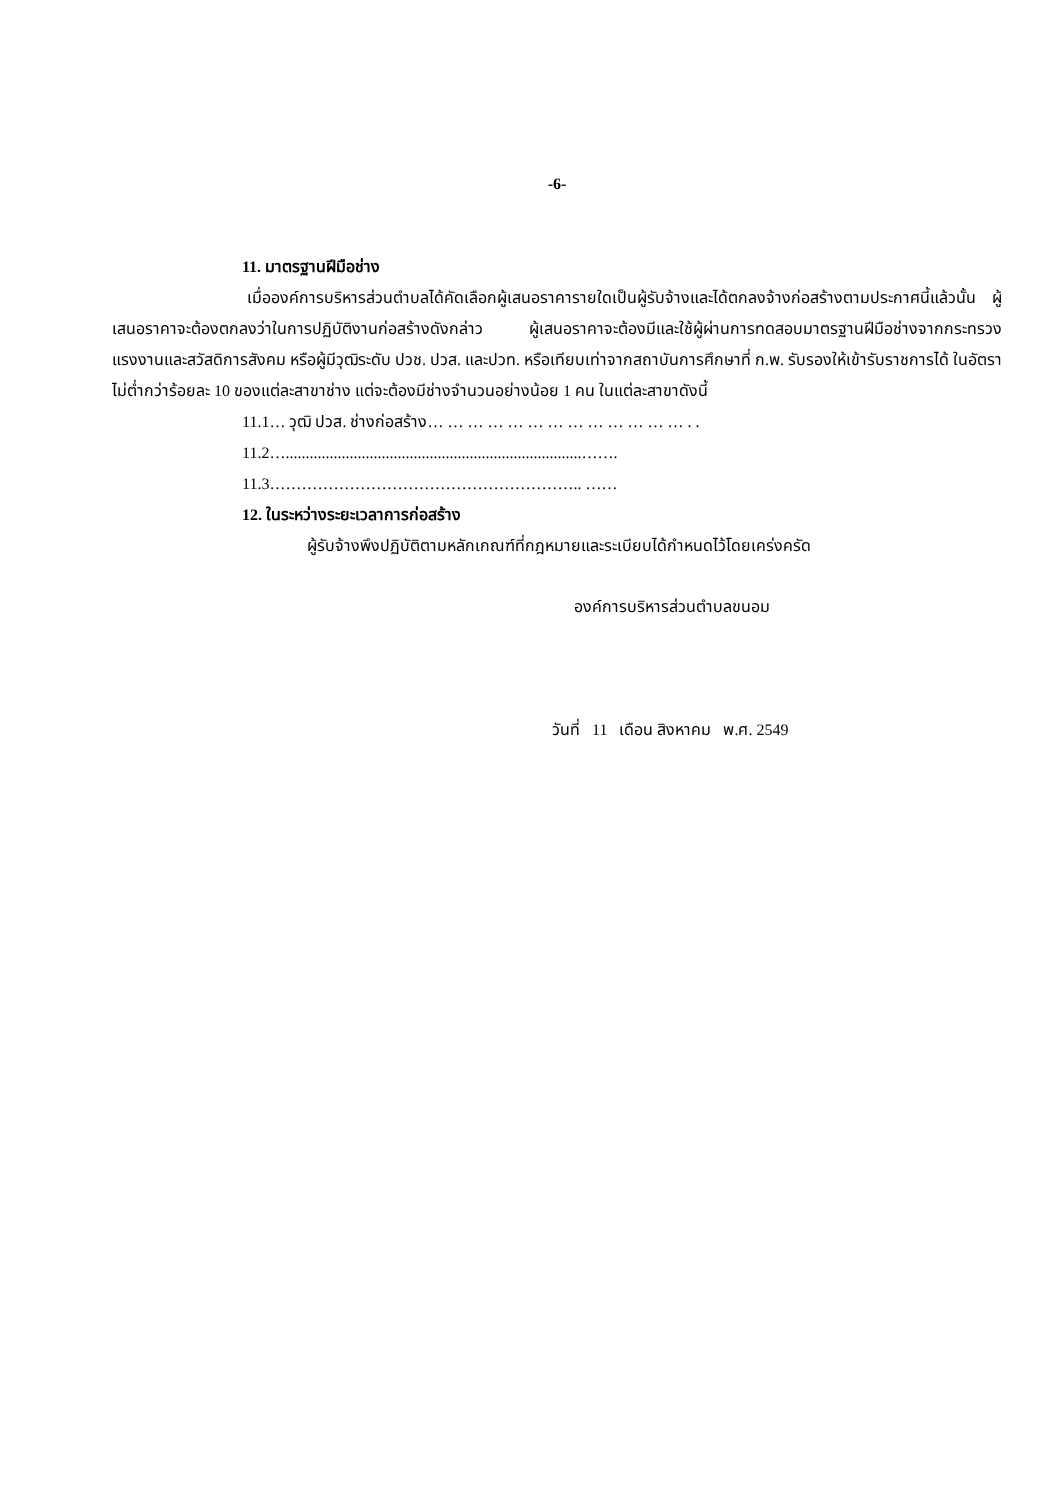-6-
11. มาตรฐานฝีมือช่าง
เมื่อองค์การบริหารส่วนตำบลได้คัดเลือกผู้เสนอราคารายใดเป็นผู้รับจ้างและได้ตกลงจ้างก่อสร้างตามประกาศนี้แล้วนั้น ผู้เสนอราคาจะต้องตกลงว่าในการปฏิบัติงานก่อสร้างดังกล่าว ผู้เสนอราคาจะต้องมีและใช้ผู้ผ่านการทดสอบมาตรฐานฝีมือช่างจากกระทรวงแรงงานและสวัสดิการสังคม หรือผู้มีวุฒิระดับ ปวช. ปวส. และปวท. หรือเทียบเท่าจากสถาบันการศึกษาที่ ก.พ. รับรองให้เข้ารับราชการได้ ในอัตราไม่ต่ำกว่าร้อยละ 10 ของแต่ละสาขาช่าง แต่จะต้องมีช่างจำนวนอย่างน้อย 1 คน ในแต่ละสาขาดังนี้
11.1… วุฒิ ปวส. ช่างก่อสร้าง… … … … … … … … … … … … … . .
11.2…..........................................................................…….
11.3………………………………………………….. ……
12. ในระหว่างระยะเวลาการก่อสร้าง
ผู้รับจ้างพึงปฏิบัติตามหลักเกณฑ์ที่กฎหมายและระเบียบได้กำหนดไว้โดยเคร่งครัด
องค์การบริหารส่วนตำบลขนอม
วันที่ 11 เดือน สิงหาคม พ.ศ. 2549